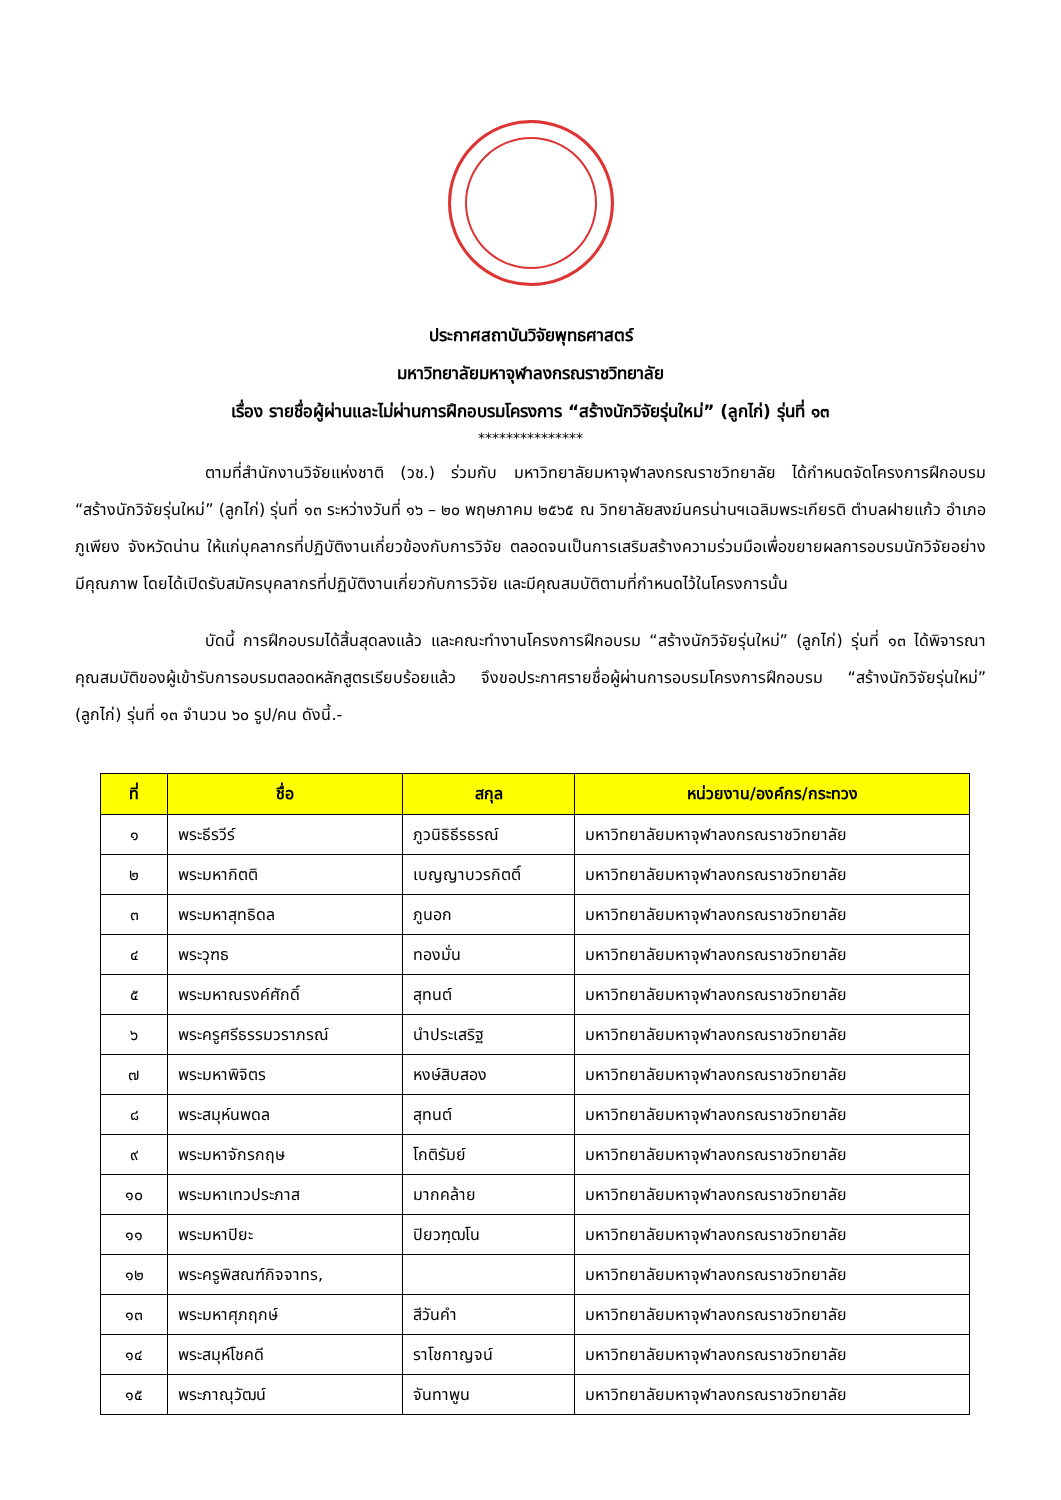ประกาศสถาบันวิจัยพุทธศาสตร์
มหาวิทยาลัยมหาจุฬาลงกรณราชวิทยาลัย
เรื่อง รายชื่อผู้ผ่านและไม่ผ่านการฝึกอบรมโครงการ “สร้างนักวิจัยรุ่นใหม่” (ลูกไก่) รุ่นที่ ๑๓
***************
ตามที่สำนักงานวิจัยแห่งชาติ (วช.) ร่วมกับ มหาวิทยาลัยมหาจุฬาลงกรณราชวิทยาลัย ได้กำหนดจัดโครงการฝึกอบรม “สร้างนักวิจัยรุ่นใหม่” (ลูกไก่) รุ่นที่ ๑๓ ระหว่างวันที่ ๑๖ – ๒๐ พฤษภาคม ๒๕๖๕ ณ วิทยาลัยสงฆ์นครน่านฯเฉลิมพระเกียรติ ตำบลฝายแก้ว อำเภอภูเพียง จังหวัดน่าน ให้แก่บุคลากรที่ปฏิบัติงานเกี่ยวข้องกับการวิจัย ตลอดจนเป็นการเสริมสร้างความร่วมมือเพื่อขยายผลการอบรมนักวิจัยอย่างมีคุณภาพ โดยได้เปิดรับสมัครบุคลากรที่ปฏิบัติงานเกี่ยวกับการวิจัย และมีคุณสมบัติตามที่กำหนดไว้ในโครงการนั้น
บัดนี้ การฝึกอบรมได้สิ้นสุดลงแล้ว และคณะทำงานโครงการฝึกอบรม “สร้างนักวิจัยรุ่นใหม่” (ลูกไก่) รุ่นที่ ๑๓ ได้พิจารณาคุณสมบัติของผู้เข้ารับการอบรมตลอดหลักสูตรเรียบร้อยแล้ว จึงขอประกาศรายชื่อผู้ผ่านการอบรมโครงการฝึกอบรม “สร้างนักวิจัยรุ่นใหม่” (ลูกไก่) รุ่นที่ ๑๓ จำนวน ๖๐ รูป/คน ดังนี้.-
| ที่ | ชื่อ | สกุล | หน่วยงาน/องค์กร/กระทวง |
| --- | --- | --- | --- |
| ๑ | พระธีรวีร์ | ภูวนิธิธีรธรณ์ | มหาวิทยาลัยมหาจุฬาลงกรณราชวิทยาลัย |
| ๒ | พระมหากิตติ | เบญญาบวรกิตติ์ | มหาวิทยาลัยมหาจุฬาลงกรณราชวิทยาลัย |
| ๓ | พระมหาสุทธิดล | ภูนอก | มหาวิทยาลัยมหาจุฬาลงกรณราชวิทยาลัย |
| ๔ | พระวุฑธ | ทองมั่น | มหาวิทยาลัยมหาจุฬาลงกรณราชวิทยาลัย |
| ๕ | พระมหาณรงค์ศักดิ์ | สุทนต์ | มหาวิทยาลัยมหาจุฬาลงกรณราชวิทยาลัย |
| ๖ | พระครูศรีธรรมวราภรณ์ | นำประเสริฐ | มหาวิทยาลัยมหาจุฬาลงกรณราชวิทยาลัย |
| ๗ | พระมหาพิจิตร | หงษ์สิบสอง | มหาวิทยาลัยมหาจุฬาลงกรณราชวิทยาลัย |
| ๘ | พระสมุห์นพดล | สุทนต์ | มหาวิทยาลัยมหาจุฬาลงกรณราชวิทยาลัย |
| ๙ | พระมหาจักรกฤษ | โกติรัมย์ | มหาวิทยาลัยมหาจุฬาลงกรณราชวิทยาลัย |
| ๑๐ | พระมหาเทวประภาส | มากคล้าย | มหาวิทยาลัยมหาจุฬาลงกรณราชวิทยาลัย |
| ๑๑ | พระมหาปิยะ | ปิยวฑฺฒโน | มหาวิทยาลัยมหาจุฬาลงกรณราชวิทยาลัย |
| ๑๒ | พระครูพิสณฑ์กิจจาทร, | | มหาวิทยาลัยมหาจุฬาลงกรณราชวิทยาลัย |
| ๑๓ | พระมหาศุภฤกษ์ | สีวันคำ | มหาวิทยาลัยมหาจุฬาลงกรณราชวิทยาลัย |
| ๑๔ | พระสมุห์โชคดี | ราโชกาญจน์ | มหาวิทยาลัยมหาจุฬาลงกรณราชวิทยาลัย |
| ๑๕ | พระภาณุวัฒน์ | จันทาพูน | มหาวิทยาลัยมหาจุฬาลงกรณราชวิทยาลัย |